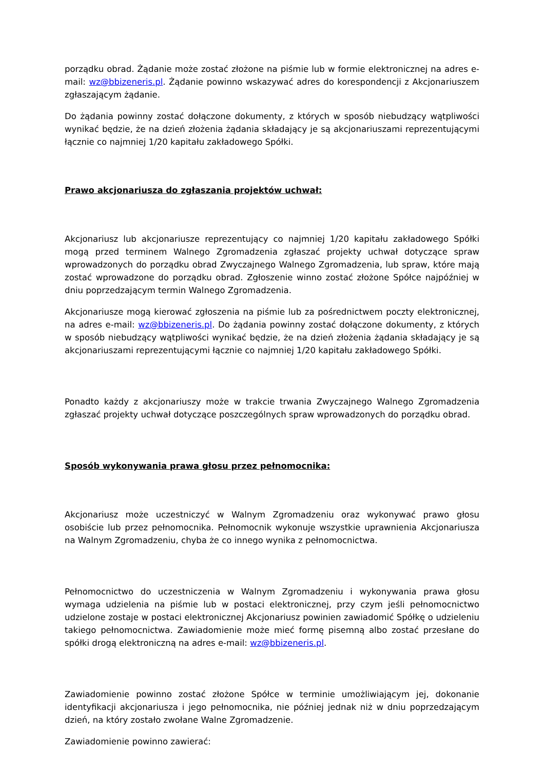porządku obrad. Żądanie może zostać złożone na piśmie lub w formie elektronicznej na adres e-mail: wz@bbizeneris.pl. Żądanie powinno wskazywać adres do korespondencji z Akcjonariuszem zgłaszającym żądanie.
Do żądania powinny zostać dołączone dokumenty, z których w sposób niebudzący wątpliwości wynikać będzie, że na dzień złożenia żądania składający je są akcjonariuszami reprezentującymi łącznie co najmniej 1/20 kapitału zakładowego Spółki.
Prawo akcjonariusza do zgłaszania projektów uchwał:
Akcjonariusz lub akcjonariusze reprezentujący co najmniej 1/20 kapitału zakładowego Spółki mogą przed terminem Walnego Zgromadzenia zgłaszać projekty uchwał dotyczące spraw wprowadzonych do porządku obrad Zwyczajnego Walnego Zgromadzenia, lub spraw, które mają zostać wprowadzone do porządku obrad. Zgłoszenie winno zostać złożone Spółce najpóźniej w dniu poprzedzającym termin Walnego Zgromadzenia.
Akcjonariusze mogą kierować zgłoszenia na piśmie lub za pośrednictwem poczty elektronicznej, na adres e-mail: wz@bbizeneris.pl. Do żądania powinny zostać dołączone dokumenty, z których w sposób niebudzący wątpliwości wynikać będzie, że na dzień złożenia żądania składający je są akcjonariuszami reprezentującymi łącznie co najmniej 1/20 kapitału zakładowego Spółki.
Ponadto każdy z akcjonariuszy może w trakcie trwania Zwyczajnego Walnego Zgromadzenia zgłaszać projekty uchwał dotyczące poszczególnych spraw wprowadzonych do porządku obrad.
Sposób wykonywania prawa głosu przez pełnomocnika:
Akcjonariusz może uczestniczyć w Walnym Zgromadzeniu oraz wykonywać prawo głosu osobiście lub przez pełnomocnika. Pełnomocnik wykonuje wszystkie uprawnienia Akcjonariusza na Walnym Zgromadzeniu, chyba że co innego wynika z pełnomocnictwa.
Pełnomocnictwo do uczestniczenia w Walnym Zgromadzeniu i wykonywania prawa głosu wymaga udzielenia na piśmie lub w postaci elektronicznej, przy czym jeśli pełnomocnictwo udzielone zostaje w postaci elektronicznej Akcjonariusz powinien zawiadomić Spółkę o udzieleniu takiego pełnomocnictwa. Zawiadomienie może mieć formę pisemną albo zostać przesłane do spółki drogą elektroniczną na adres e-mail: wz@bbizeneris.pl.
Zawiadomienie powinno zostać złożone Spółce w terminie umożliwiającym jej, dokonanie identyfikacji akcjonariusza i jego pełnomocnika, nie później jednak niż w dniu poprzedzającym dzień, na który zostało zwołane Walne Zgromadzenie.
Zawiadomienie powinno zawierać: